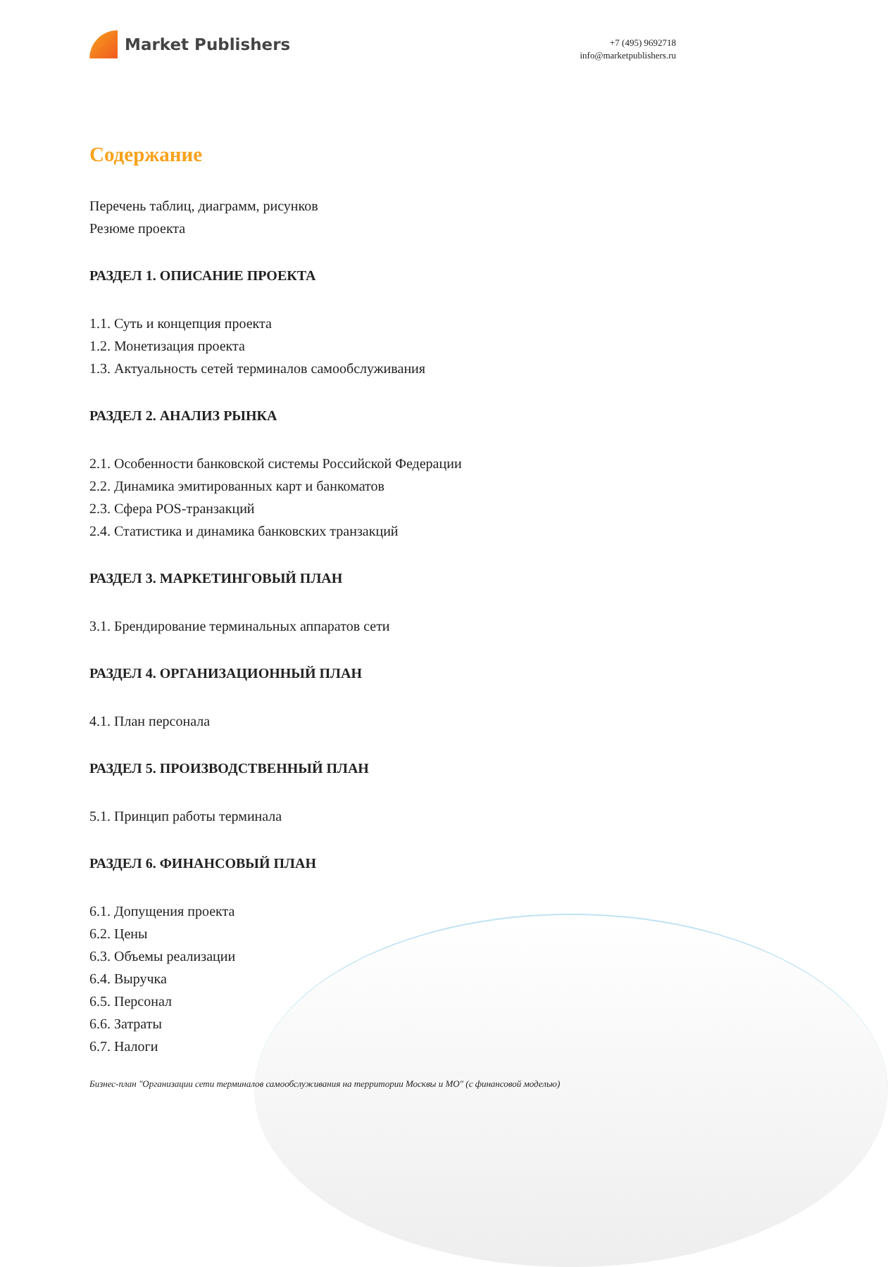Market Publishers
+7 (495) 9692718
info@marketpublishers.ru
Содержание
Перечень таблиц, диаграмм, рисунков
Резюме проекта
РАЗДЕЛ 1. ОПИСАНИЕ ПРОЕКТА
1.1. Суть и концепция проекта
1.2. Монетизация проекта
1.3. Актуальность сетей терминалов самообслуживания
РАЗДЕЛ 2. АНАЛИЗ РЫНКА
2.1. Особенности банковской системы Российской Федерации
2.2. Динамика эмитированных карт и банкоматов
2.3. Сфера POS-транзакций
2.4. Статистика и динамика банковских транзакций
РАЗДЕЛ 3. МАРКЕТИНГОВЫЙ ПЛАН
3.1. Брендирование терминальных аппаратов сети
РАЗДЕЛ 4. ОРГАНИЗАЦИОННЫЙ ПЛАН
4.1. План персонала
РАЗДЕЛ 5. ПРОИЗВОДСТВЕННЫЙ ПЛАН
5.1. Принцип работы терминала
РАЗДЕЛ 6. ФИНАНСОВЫЙ ПЛАН
6.1. Допущения проекта
6.2. Цены
6.3. Объемы реализации
6.4. Выручка
6.5. Персонал
6.6. Затраты
6.7. Налоги
Бизнес-план "Организации сети терминалов самообслуживания на территории Москвы и МО" (с финансовой моделью)